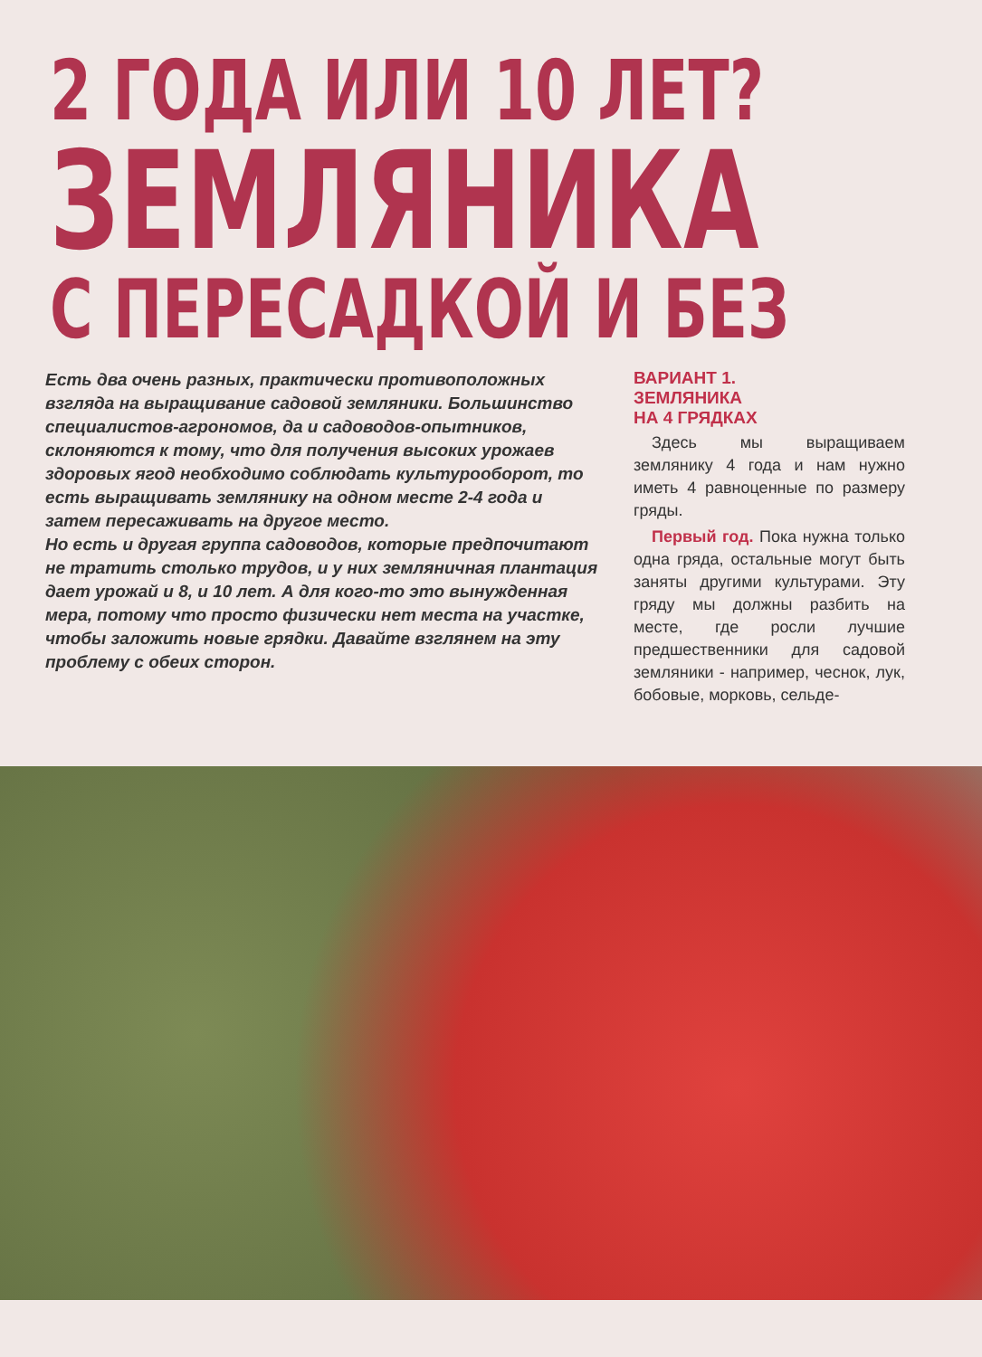2 ГОДА ИЛИ 10 ЛЕТ?
ЗЕМЛЯНИКА
С ПЕРЕСАДКОЙ И БЕЗ
Есть два очень разных, практически противоположных взгляда на выращивание садовой земляники. Большинство специалистов-агрономов, да и садоводов-опытников, склоняются к тому, что для получения высоких урожаев здоровых ягод необходимо соблюдать культурооборот, то есть выращивать землянику на одном месте 2-4 года и затем пересаживать на другое место.
Но есть и другая группа садоводов, которые предпочитают не тратить столько трудов, и у них земляничная плантация дает урожай и 8, и 10 лет. А для кого-то это вынужденная мера, потому что просто физически нет места на участке, чтобы заложить новые грядки. Давайте взглянем на эту проблему с обеих сторон.
ВАРИАНТ 1.
ЗЕМЛЯНИКА
НА 4 ГРЯДКАХ
Здесь мы выращиваем землянику 4 года и нам нужно иметь 4 равноценные по размеру гряды.
Первый год. Пока нужна только одна гряда, остальные могут быть заняты другими культурами. Эту гряду мы должны разбить на месте, где росли лучшие предшественники для садовой земляники - например, чеснок, лук, бобовые, морковь, сельде-